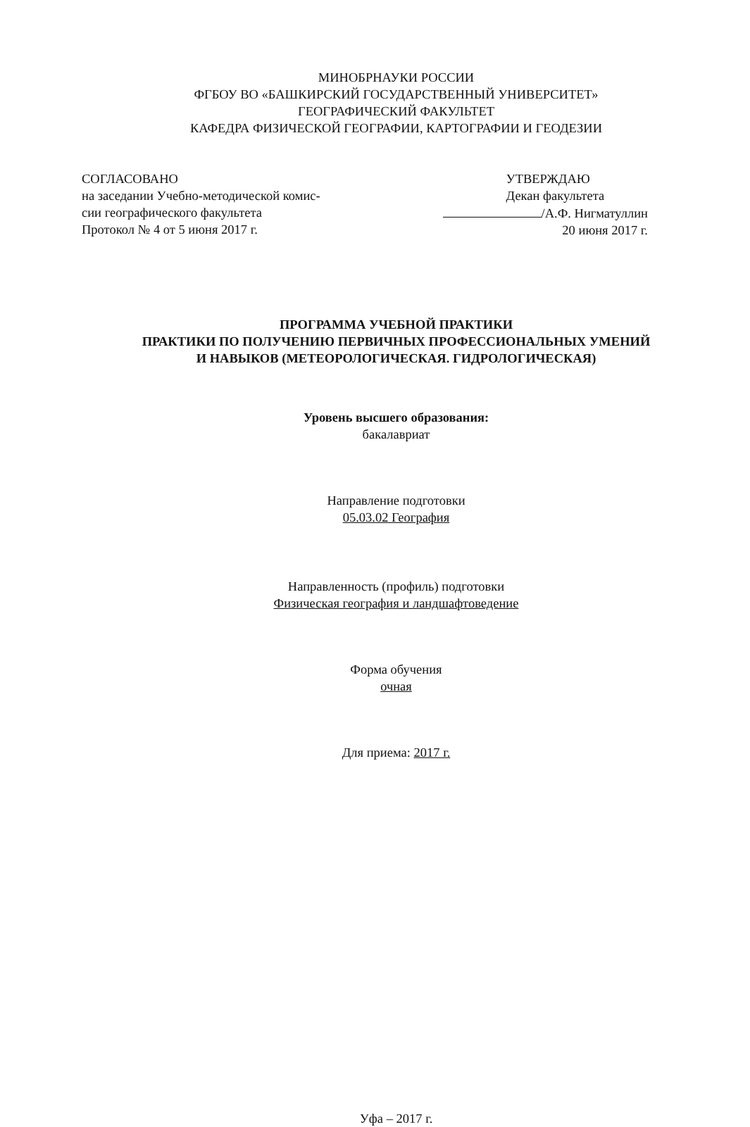МИНОБРНАУКИ РОССИИ
ФГБОУ ВО «БАШКИРСКИЙ ГОСУДАРСТВЕННЫЙ УНИВЕРСИТЕТ»
ГЕОГРАФИЧЕСКИЙ ФАКУЛЬТЕТ
КАФЕДРА ФИЗИЧЕСКОЙ ГЕОГРАФИИ, КАРТОГРАФИИ И ГЕОДЕЗИИ
СОГЛАСОВАНО
на заседании Учебно-методической комис-
сии географического факультета
Протокол № 4 от 5 июня 2017 г.
УТВЕРЖДАЮ
Декан факультета
/А.Ф. Нигматуллин
20 июня 2017 г.
ПРОГРАММА УЧЕБНОЙ ПРАКТИКИ
ПРАКТИКИ ПО ПОЛУЧЕНИЮ ПЕРВИЧНЫХ ПРОФЕССИОНАЛЬНЫХ УМЕНИЙ
И НАВЫКОВ (МЕТЕОРОЛОГИЧЕСКАЯ. ГИДРОЛОГИЧЕСКАЯ)
Уровень высшего образования:
бакалавриат
Направление подготовки
05.03.02 География
Направленность (профиль) подготовки
Физическая география и ландшафтоведение
Форма обучения
очная
Для приема: 2017 г.
Уфа – 2017 г.